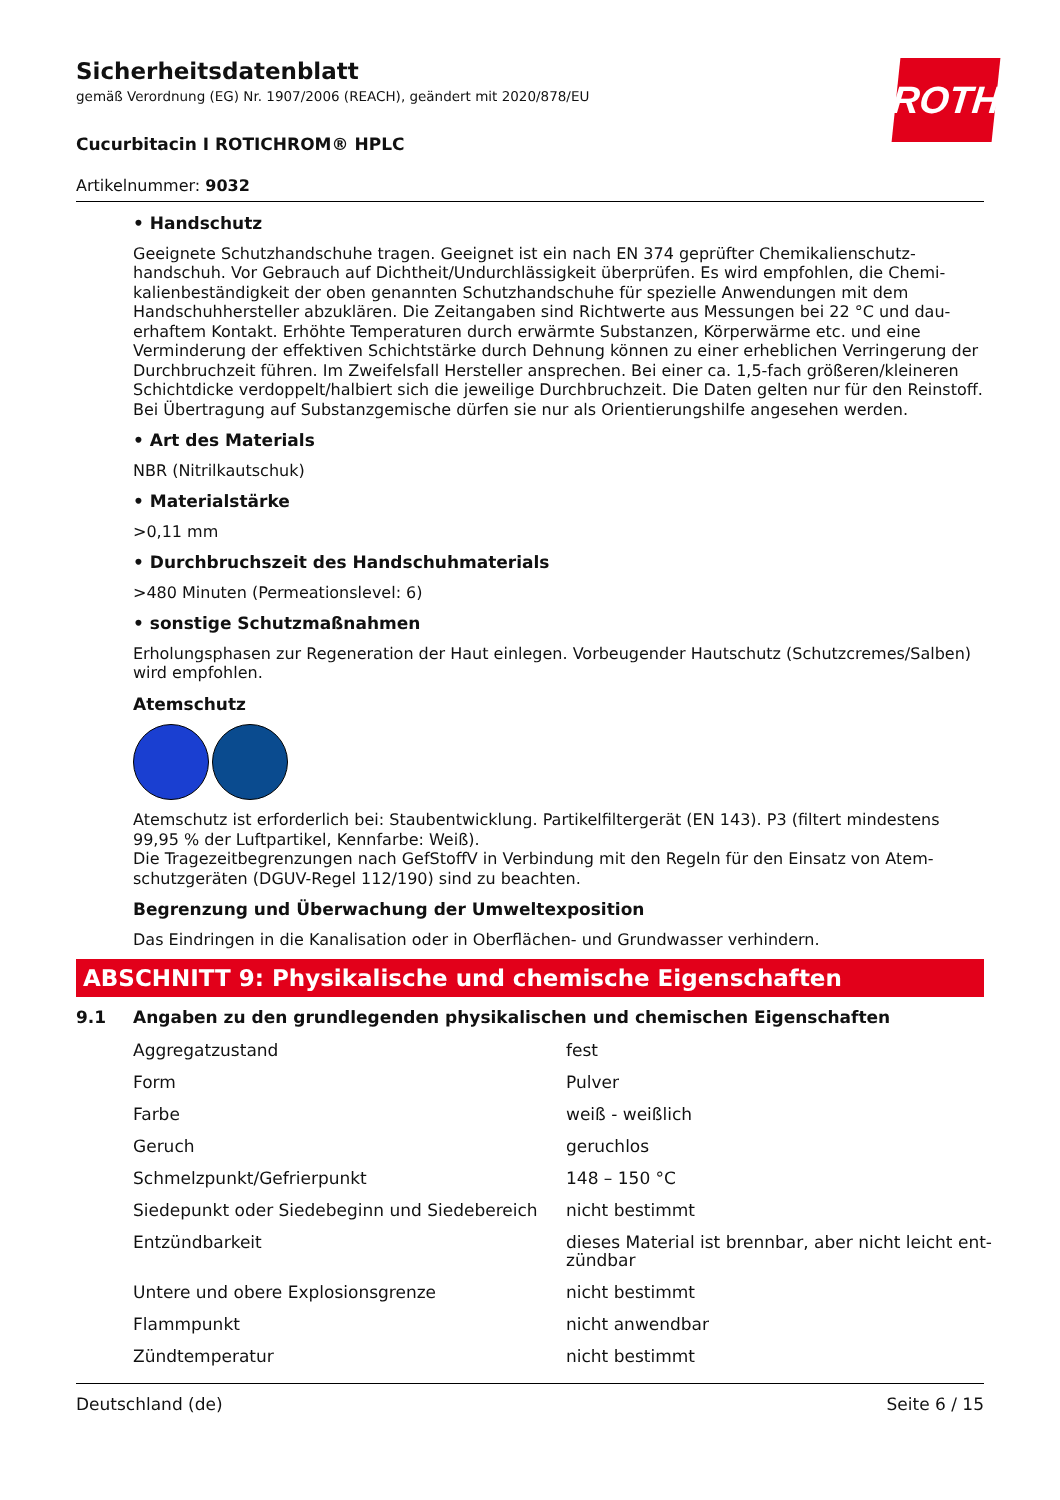ROTH
Sicherheitsdatenblatt
gemäß Verordnung (EG) Nr. 1907/2006 (REACH), geändert mit 2020/878/EU
Cucurbitacin I ROTICHROM® HPLC
Artikelnummer: 9032
• Handschutz
Geeignete Schutzhandschuhe tragen. Geeignet ist ein nach EN 374 geprüfter Chemikalienschutz­handschuh. Vor Gebrauch auf Dichtheit/Undurchlässigkeit überprüfen. Es wird empfohlen, die Chemi­kalienbeständigkeit der oben genannten Schutzhandschuhe für spezielle Anwendungen mit dem Handschuhhersteller abzuklären. Die Zeitangaben sind Richtwerte aus Messungen bei 22 °C und dau­erhaftem Kontakt. Erhöhte Temperaturen durch erwärmte Substanzen, Körperwärme etc. und eine Verminderung der effektiven Schichtstärke durch Dehnung können zu einer erheblichen Verringe­rung der Durchbruchzeit führen. Im Zweifelsfall Hersteller ansprechen. Bei einer ca. 1,5-fach größe­ren/kleineren Schichtdicke verdoppelt/halbiert sich die jeweilige Durchbruchzeit. Die Daten gelten nur für den Reinstoff. Bei Übertragung auf Substanzgemische dürfen sie nur als Orientierungshilfe ange­sehen werden.
• Art des Materials
NBR (Nitrilkautschuk)
• Materialstärke
>0,11 mm
• Durchbruchszeit des Handschuhmaterials
>480 Minuten (Permeationslevel: 6)
• sonstige Schutzmaßnahmen
Erholungsphasen zur Regeneration der Haut einlegen. Vorbeugender Hautschutz (Schutzcremes/Sal­ben) wird empfohlen.
Atemschutz
Atemschutz ist erforderlich bei: Staubentwicklung. Partikelfiltergerät (EN 143). P3 (filtert mindestens 99,95 % der Luftpartikel, Kennfarbe: Weiß).
Die Tragezeitbegrenzungen nach GefStoffV in Verbindung mit den Regeln für den Einsatz von Atem­schutzgeräten (DGUV-Regel 112/190) sind zu beachten.
Begrenzung und Überwachung der Umweltexposition
Das Eindringen in die Kanalisation oder in Oberflächen- und Grundwasser verhindern.
ABSCHNITT 9: Physikalische und chemische Eigenschaften
9.1 Angaben zu den grundlegenden physikalischen und chemischen Eigenschaften
| Aggregatzustand | fest |
| Form | Pulver |
| Farbe | weiß - weißlich |
| Geruch | geruchlos |
| Schmelzpunkt/Gefrierpunkt | 148 – 150 °C |
| Siedepunkt oder Siedebeginn und Siedebereich | nicht bestimmt |
| Entzündbarkeit | dieses Material ist brennbar, aber nicht leicht ent­zündbar |
| Untere und obere Explosionsgrenze | nicht bestimmt |
| Flammpunkt | nicht anwendbar |
| Zündtemperatur | nicht bestimmt |
Deutschland (de) Seite 6 / 15